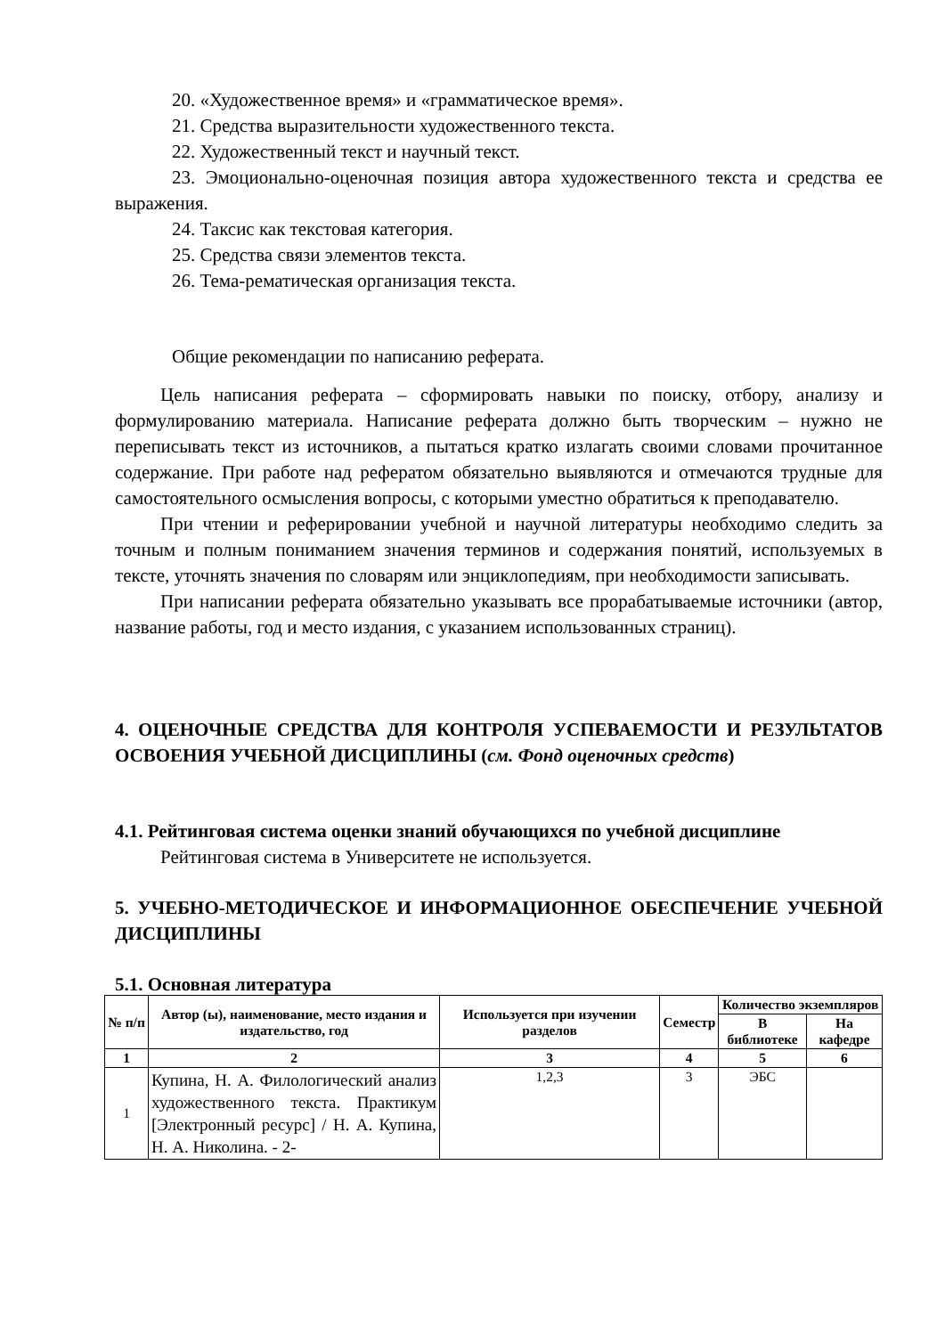20. «Художественное время» и «грамматическое время».
21. Средства выразительности художественного текста.
22. Художественный текст и научный текст.
23. Эмоционально-оценочная позиция автора художественного текста и средства ее выражения.
24. Таксис как текстовая категория.
25. Средства связи элементов текста.
26. Тема-рематическая организация текста.
Общие рекомендации по написанию реферата.
Цель написания реферата – сформировать навыки по поиску, отбору, анализу и формулированию материала. Написание реферата должно быть творческим – нужно не переписывать текст из источников, а пытаться кратко излагать своими словами прочитанное содержание. При работе над рефератом обязательно выявляются и отмечаются трудные для самостоятельного осмысления вопросы, с которыми уместно обратиться к преподавателю.
При чтении и реферировании учебной и научной литературы необходимо следить за точным и полным пониманием значения терминов и содержания понятий, используемых в тексте, уточнять значения по словарям или энциклопедиям, при необходимости записывать.
При написании реферата обязательно указывать все прорабатываемые источники (автор, название работы, год и место издания, с указанием использованных страниц).
4. ОЦЕНОЧНЫЕ СРЕДСТВА ДЛЯ КОНТРОЛЯ УСПЕВАЕМОСТИ И РЕЗУЛЬТАТОВ ОСВОЕНИЯ УЧЕБНОЙ ДИСЦИПЛИНЫ (см. Фонд оценочных средств)
4.1. Рейтинговая система оценки знаний обучающихся по учебной дисциплине
Рейтинговая система в Университете не используется.
5. УЧЕБНО-МЕТОДИЧЕСКОЕ И ИНФОРМАЦИОННОЕ ОБЕСПЕЧЕНИЕ УЧЕБНОЙ ДИСЦИПЛИНЫ
5.1. Основная литература
| № п/п | Автор (ы), наименование, место издания и издательство, год | Используется при изучении разделов | Семестр | Количество экземпляров | |
| --- | --- | --- | --- | --- | --- |
| | | | | В библиотеке | На кафедре |
| 1 | 2 | 3 | 4 | 5 | 6 |
| 1 | Купина, Н. А. Филологический анализ художественного текста. Практикум [Электронный ресурс] / Н. А. Купина, Н. А. Николина. - 2- | 1,2,3 | 3 | ЭБС | |